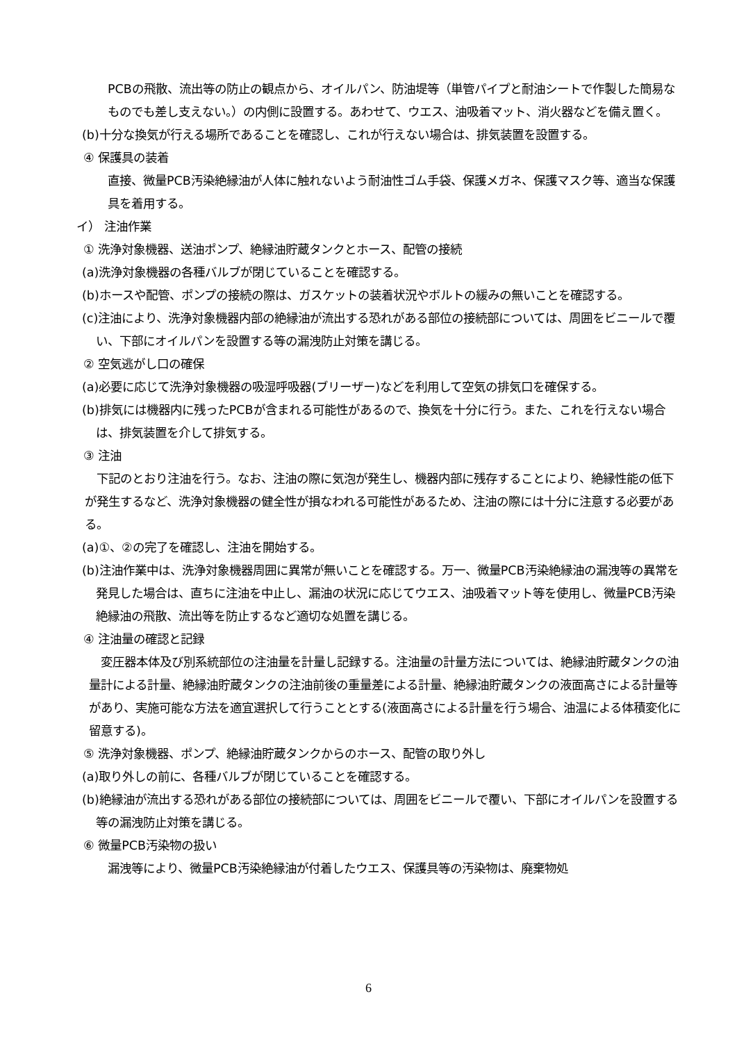PCBの飛散、流出等の防止の観点から、オイルパン、防油堤等（単管パイプと耐油シートで作製した簡易なものでも差し支えない。）の内側に設置する。あわせて、ウエス、油吸着マット、消火器などを備え置く。
(b)十分な換気が行える場所であることを確認し、これが行えない場合は、排気装置を設置する。
④ 保護具の装着
直接、微量PCB汚染絶縁油が人体に触れないよう耐油性ゴム手袋、保護メガネ、保護マスク等、適当な保護具を着用する。
イ） 注油作業
① 洗浄対象機器、送油ポンプ、絶縁油貯蔵タンクとホース、配管の接続
(a)洗浄対象機器の各種バルブが閉じていることを確認する。
(b)ホースや配管、ポンプの接続の際は、ガスケットの装着状況やボルトの緩みの無いことを確認する。
(c)注油により、洗浄対象機器内部の絶縁油が流出する恐れがある部位の接続部については、周囲をビニールで覆い、下部にオイルパンを設置する等の漏洩防止対策を講じる。
② 空気逃がし口の確保
(a)必要に応じて洗浄対象機器の吸湿呼吸器(ブリーザー)などを利用して空気の排気口を確保する。
(b)排気には機器内に残ったPCBが含まれる可能性があるので、換気を十分に行う。また、これを行えない場合は、排気装置を介して排気する。
③ 注油
　下記のとおり注油を行う。なお、注油の際に気泡が発生し、機器内部に残存することにより、絶縁性能の低下が発生するなど、洗浄対象機器の健全性が損なわれる可能性があるため、注油の際には十分に注意する必要がある。
(a)①、②の完了を確認し、注油を開始する。
(b)注油作業中は、洗浄対象機器周囲に異常が無いことを確認する。万一、微量PCB汚染絶縁油の漏洩等の異常を発見した場合は、直ちに注油を中止し、漏油の状況に応じてウエス、油吸着マット等を使用し、微量PCB汚染絶縁油の飛散、流出等を防止するなど適切な処置を講じる。
④ 注油量の確認と記録
　変圧器本体及び別系統部位の注油量を計量し記録する。注油量の計量方法については、絶縁油貯蔵タンクの油量計による計量、絶縁油貯蔵タンクの注油前後の重量差による計量、絶縁油貯蔵タンクの液面高さによる計量等があり、実施可能な方法を適宜選択して行うこととする(液面高さによる計量を行う場合、油温による体積変化に留意する)。
⑤ 洗浄対象機器、ポンプ、絶縁油貯蔵タンクからのホース、配管の取り外し
(a)取り外しの前に、各種バルブが閉じていることを確認する。
(b)絶縁油が流出する恐れがある部位の接続部については、周囲をビニールで覆い、下部にオイルパンを設置する等の漏洩防止対策を講じる。
⑥ 微量PCB汚染物の扱い
漏洩等により、微量PCB汚染絶縁油が付着したウエス、保護具等の汚染物は、廃棄物処
6